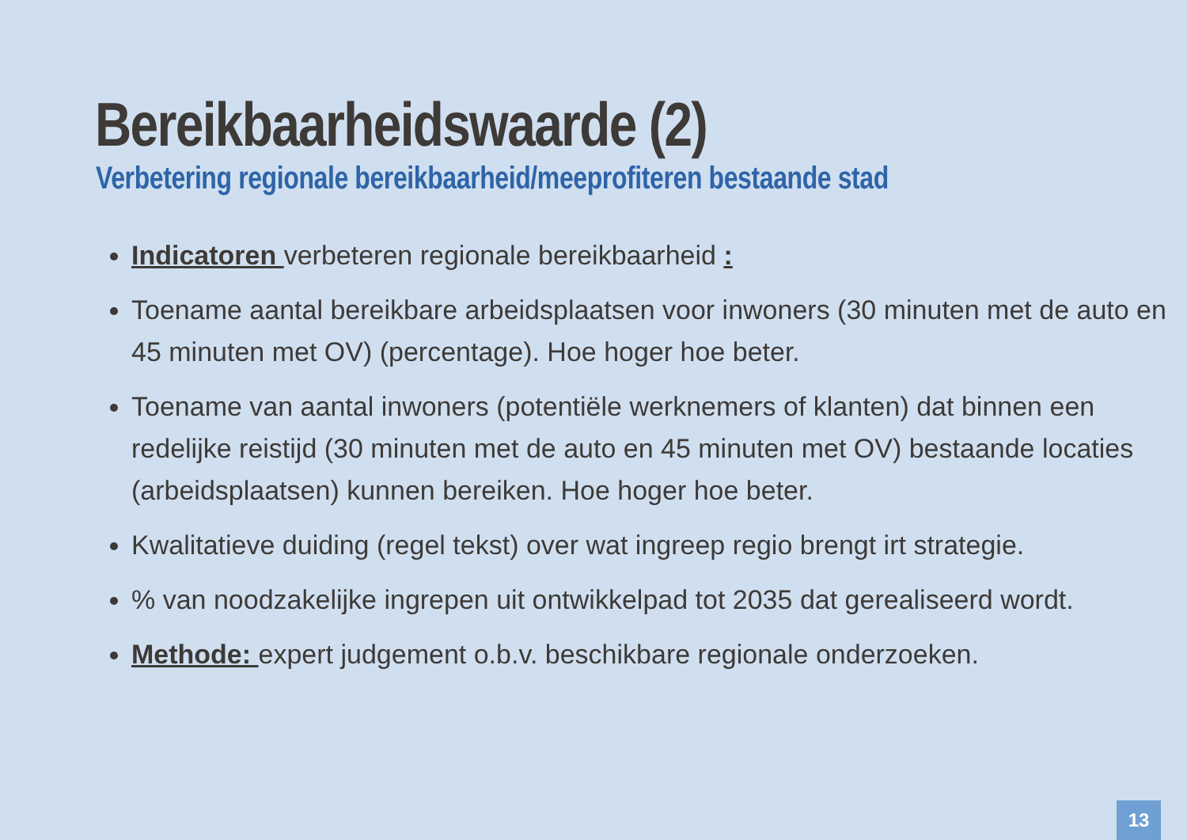Bereikbaarheidswaarde (2)
Verbetering regionale bereikbaarheid/meeprofiteren bestaande stad
Indicatoren verbeteren regionale bereikbaarheid :
Toename aantal bereikbare arbeidsplaatsen voor inwoners (30 minuten met de auto en 45 minuten met OV) (percentage). Hoe hoger hoe beter.
Toename van aantal inwoners (potentiële werknemers of klanten) dat binnen een redelijke reistijd (30 minuten met de auto en 45 minuten met OV) bestaande locaties (arbeidsplaatsen) kunnen bereiken. Hoe hoger hoe beter.
Kwalitatieve duiding (regel tekst) over wat ingreep regio brengt irt strategie.
% van noodzakelijke ingrepen uit ontwikkelpad tot 2035 dat gerealiseerd wordt.
Methode: expert judgement o.b.v. beschikbare regionale onderzoeken.
13